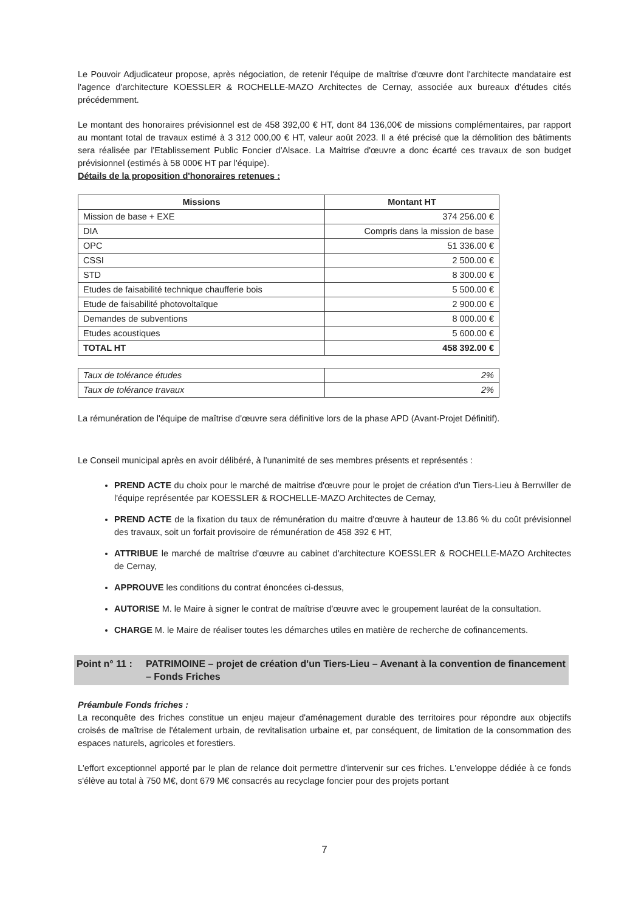Le Pouvoir Adjudicateur propose, après négociation, de retenir l'équipe de maîtrise d'œuvre dont l'architecte mandataire est l'agence d'architecture KOESSLER & ROCHELLE-MAZO Architectes de Cernay, associée aux bureaux d'études cités précédemment.
Le montant des honoraires prévisionnel est de 458 392,00 € HT, dont 84 136,00€ de missions complémentaires, par rapport au montant total de travaux estimé à 3 312 000,00 € HT, valeur août 2023. Il a été précisé que la démolition des bâtiments sera réalisée par l'Etablissement Public Foncier d'Alsace. La Maitrise d'œuvre a donc écarté ces travaux de son budget prévisionnel (estimés à 58 000€ HT par l'équipe).
Détails de la proposition d'honoraires retenues :
| Missions | Montant HT |
| --- | --- |
| Mission de base + EXE | 374 256.00 € |
| DIA | Compris dans la mission de base |
| OPC | 51 336.00 € |
| CSSI | 2 500.00 € |
| STD | 8 300.00 € |
| Etudes de faisabilité technique chaufferie bois | 5 500.00 € |
| Etude de faisabilité photovoltaïque | 2 900.00 € |
| Demandes de subventions | 8 000.00 € |
| Etudes acoustiques | 5 600.00 € |
| TOTAL HT | 458 392.00 € |
| Taux de tolérance études | 2% |
| Taux de tolérance travaux | 2% |
La rémunération de l'équipe de maîtrise d'œuvre sera définitive lors de la phase APD (Avant-Projet Définitif).
Le Conseil municipal après en avoir délibéré, à l'unanimité de ses membres présents et représentés :
PREND ACTE du choix pour le marché de maitrise d'œuvre pour le projet de création d'un Tiers-Lieu à Berrwiller de l'équipe représentée par KOESSLER & ROCHELLE-MAZO Architectes de Cernay,
PREND ACTE de la fixation du taux de rémunération du maitre d'œuvre à hauteur de 13.86 % du coût prévisionnel des travaux, soit un forfait provisoire de rémunération de 458 392 € HT,
ATTRIBUE le marché de maîtrise d'œuvre au cabinet d'architecture KOESSLER & ROCHELLE-MAZO Architectes de Cernay,
APPROUVE les conditions du contrat énoncées ci-dessus,
AUTORISE M. le Maire à signer le contrat de maîtrise d'œuvre avec le groupement lauréat de la consultation.
CHARGE M. le Maire de réaliser toutes les démarches utiles en matière de recherche de cofinancements.
Point n° 11 : PATRIMOINE – projet de création d'un Tiers-Lieu – Avenant à la convention de financement – Fonds Friches
Préambule Fonds friches :
La reconquête des friches constitue un enjeu majeur d'aménagement durable des territoires pour répondre aux objectifs croisés de maîtrise de l'étalement urbain, de revitalisation urbaine et, par conséquent, de limitation de la consommation des espaces naturels, agricoles et forestiers.
L'effort exceptionnel apporté par le plan de relance doit permettre d'intervenir sur ces friches. L'enveloppe dédiée à ce fonds s'élève au total à 750 M€, dont 679 M€ consacrés au recyclage foncier pour des projets portant
7